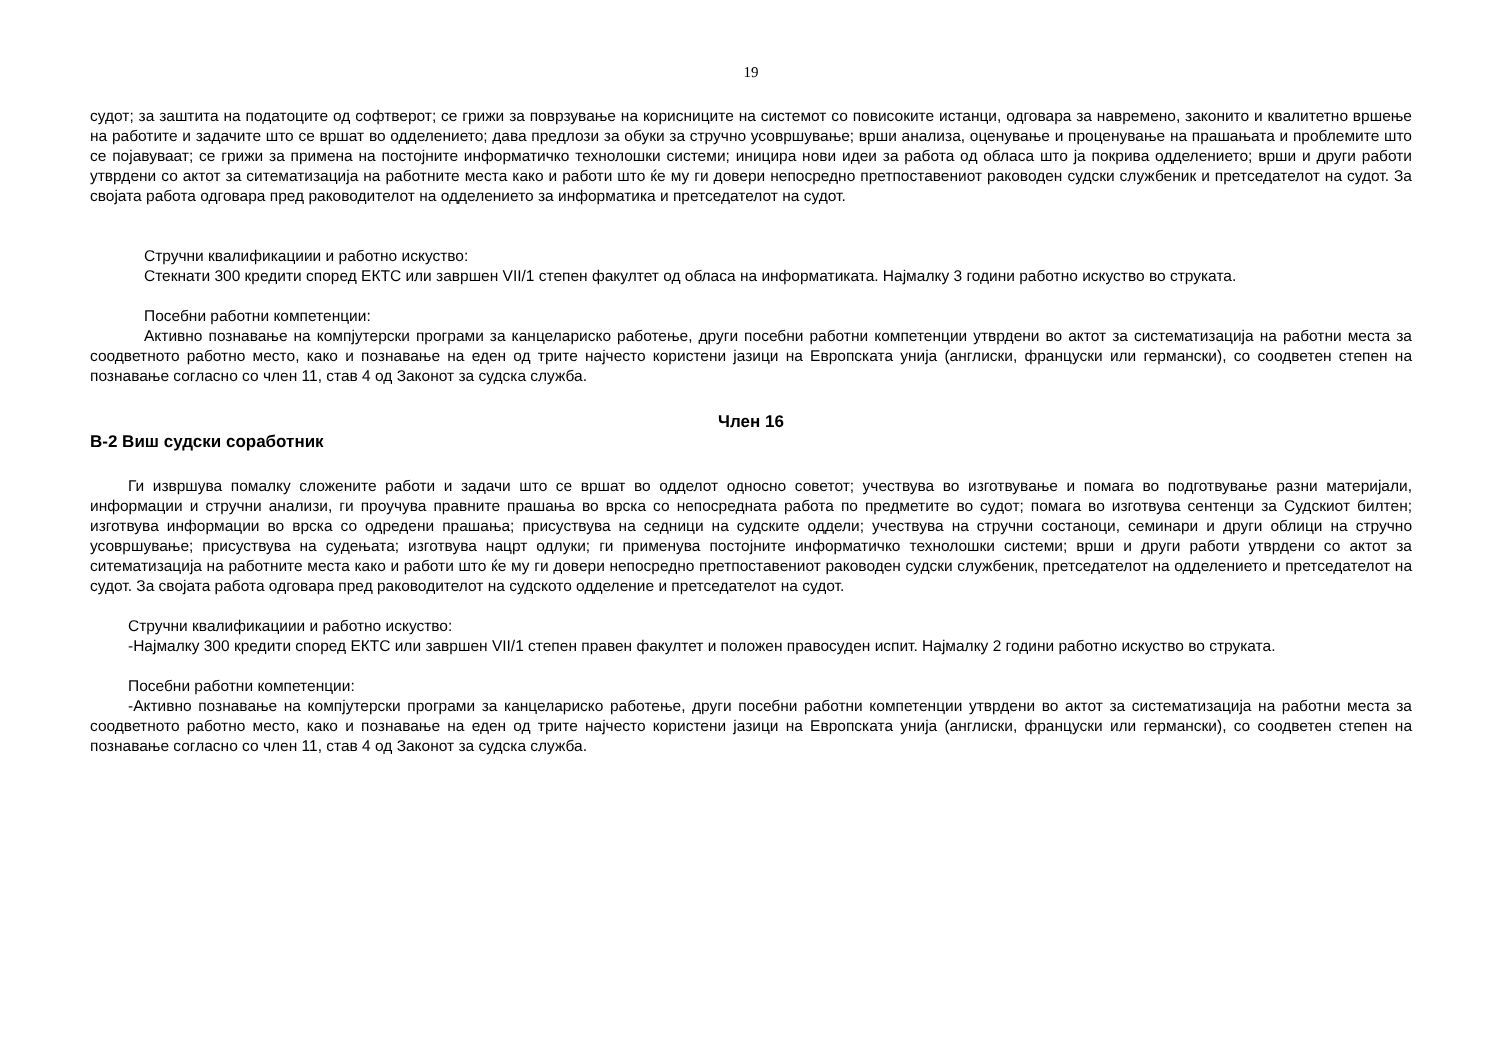19
судот; за заштита на податоците од софтверот; се грижи за поврзување на корисниците на системот со повисоките истанци, одговара за навремено, законито и квалитетно вршење на работите и задачите што се вршат во одделението; дава предлози за обуки за стручно усовршување; врши анализа, оценување и проценување на прашањата и проблемите што се појавуваат; се грижи за примена на постојните информатичко технолошки системи; иницира нови идеи за работа од обласа што ја покрива одделението; врши и други работи утврдени со актот за ситематизација на работните места како и работи што ќе му ги довери непосредно претпоставениот раководен судски службеник и претседателот на судот. За својата работа одговара пред раководителот на одделението за информатика и претседателот на судот.
Стручни квалификациии и работно искуство:
Стекнати 300 кредити според ЕКТС или завршен VII/1 степен факултет од обласа на информатиката. Најмалку 3 години работно искуство во струката.
Посебни работни компетенции:
Активно познавање на компјутерски програми за канцелариско работење, други посебни работни компетенции утврдени во актот за систематизација на работни места за соодветното работно место, како и познавање на еден од трите најчесто користени јазици на Европската унија (англиски, француски или германски), со соодветен степен на познавање согласно со член 11, став 4 од Законот за судска служба.
Член 16
В-2 Виш судски соработник
Ги извршува помалку сложените работи и задачи што се вршат во одделот односно советот; учествува во изготвување и помага во подготвување разни материјали, информации и стручни анализи, ги проучува правните прашања во врска со непосредната работа по предметите во судот; помага во изготвува сентенци за Судскиот билтен; изготвува информации во врска со одредени прашања; присуствува на седници на судските оддели; учествува на стручни состаноци, семинари и други облици на стручно усовршување; присуствува на судењата; изготвува нацрт одлуки; ги применува постојните информатичко технолошки системи; врши и други работи утврдени со актот за ситематизација на работните места како и работи што ќе му ги довери непосредно претпоставениот раководен судски службеник, претседателот на одделението и претседателот на судот. За својата работа одговара пред раководителот на судското одделение и претседателот на судот.
Стручни квалификациии и работно искуство:
-Најмалку 300 кредити според ЕКТС или завршен VII/1 степен правен факултет и положен правосуден испит. Најмалку 2 години работно искуство во струката.
Посебни работни компетенции:
-Активно познавање на компјутерски програми за канцелариско работење, други посебни работни компетенции утврдени во актот за систематизација на работни места за соодветното работно место, како и познавање на еден од трите најчесто користени јазици на Европската унија (англиски, француски или германски), со соодветен степен на познавање согласно со член 11, став 4 од Законот за судска служба.